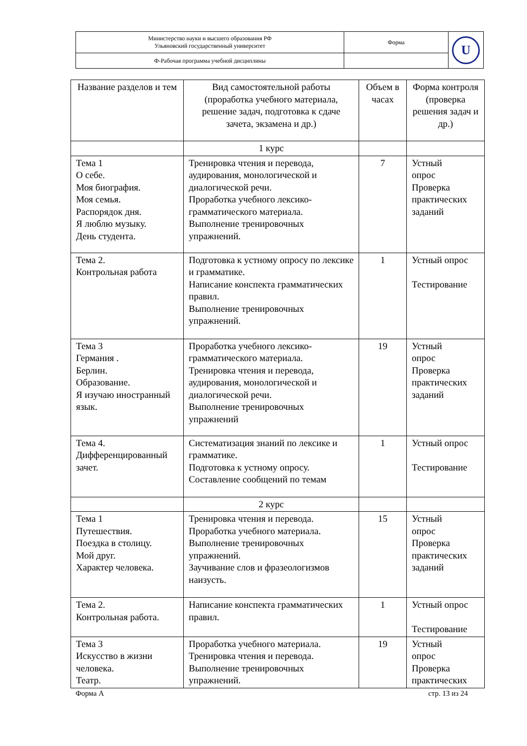| Министерство науки и высшего образования РФ Ульяновский государственный университет | Форма | U |
| Ф-Рабочая программа учебной дисциплины | | |
| Название разделов и тем | Вид самостоятельной работы (проработка учебного материала, решение задач, подготовка к сдаче зачета, экзамена и др.) | Объем в часах | Форма контроля (проверка решения задач и др.) |
| | 1 курс | | |
| Тема 1 О себе. Моя биография. Моя семья. Распорядок дня. Я люблю музыку. День студента. | Тренировка чтения и перевода, аудирования, монологической и диалогической речи. Проработка учебного лексико-грамматического материала. Выполнение тренировочных упражнений. | 7 | Устный опрос Проверка практических заданий |
| Тема 2. Контрольная работа | Подготовка к устному опросу по лексике и грамматике. Написание конспекта грамматических правил. Выполнение тренировочных упражнений. | 1 | Устный опрос Тестирование |
| Тема 3 Германия . Берлин. Образование. Я изучаю иностранный язык. | Проработка учебного лексико-грамматического материала. Тренировка чтения и перевода, аудирования, монологической и диалогической речи. Выполнение тренировочных упражнений | 19 | Устный опрос Проверка практических заданий |
| Тема 4. Дифференцированный зачет. | Систематизация знаний по лексике и грамматике. Подготовка к устному опросу. Составление сообщений по темам | 1 | Устный опрос Тестирование |
| | 2 курс | | |
| Тема 1 Путешествия. Поездка в столицу. Мой друг. Характер человека. | Тренировка чтения и перевода. Проработка учебного материала. Выполнение тренировочных упражнений. Заучивание слов и фразеологизмов наизусть. | 15 | Устный опрос Проверка практических заданий |
| Тема 2. Контрольная работа. | Написание конспекта грамматических правил. | 1 | Устный опрос Тестирование |
| Тема 3 Искусство в жизни человека. Театр. | Проработка учебного материала. Тренировка чтения и перевода. Выполнение тренировочных упражнений. | 19 | Устный опрос Проверка практических |
Форма А стр. 13 из 24